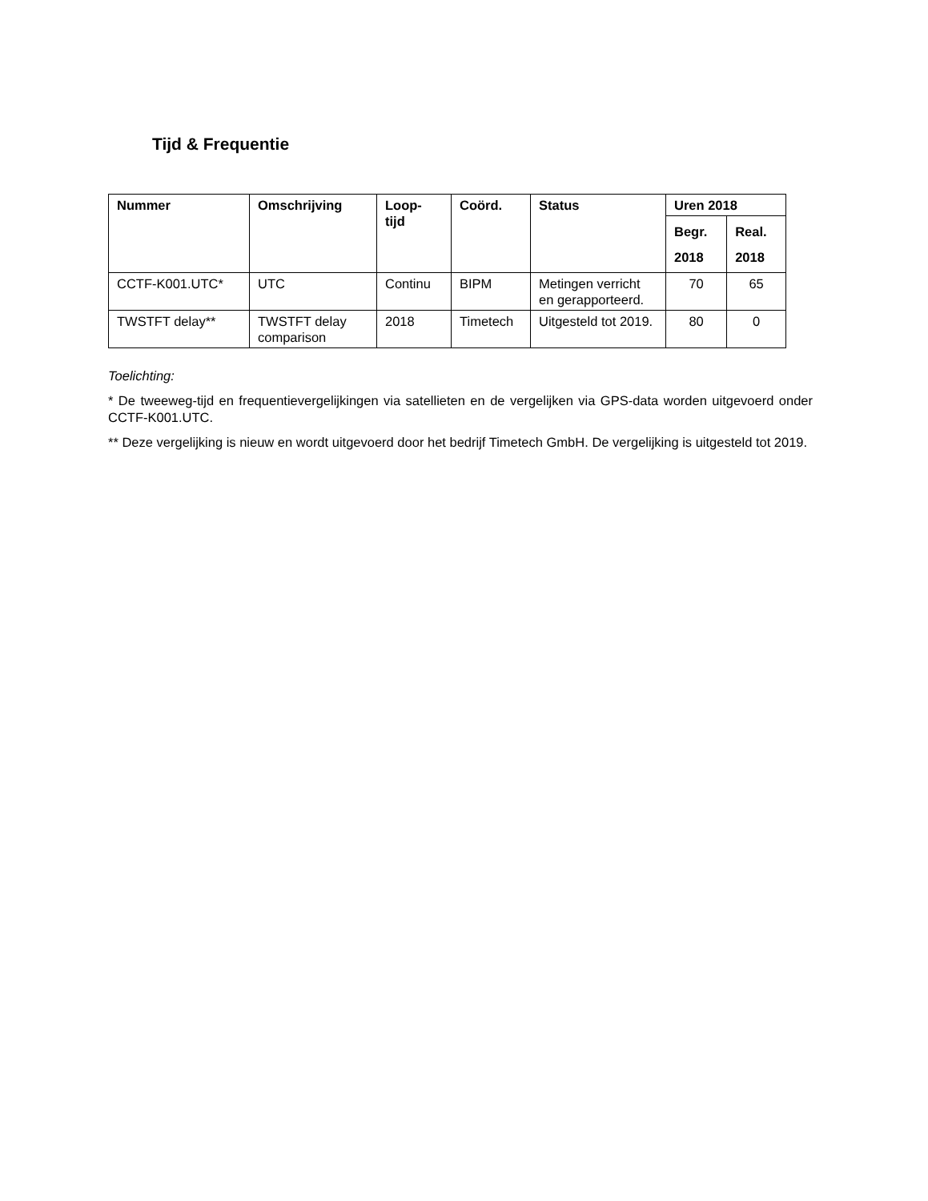Tijd & Frequentie
| Nummer | Omschrijving | Loop- tijd | Coörd. | Status | Uren 2018 | |
| --- | --- | --- | --- | --- | --- | --- |
| | | | | | Begr. 2018 | Real. 2018 |
| CCTF-K001.UTC* | UTC | Continu | BIPM | Metingen verricht en gerapporteerd. | 70 | 65 |
| TWSTFT delay** | TWSTFT delay comparison | 2018 | Timetech | Uitgesteld tot 2019. | 80 | 0 |
Toelichting:
* De tweeweg-tijd en frequentievergelijkingen via satellieten en de vergelijken via GPS-data worden uitgevoerd onder CCTF-K001.UTC.
** Deze vergelijking is nieuw en wordt uitgevoerd door het bedrijf Timetech GmbH. De vergelijking is uitgesteld tot 2019.